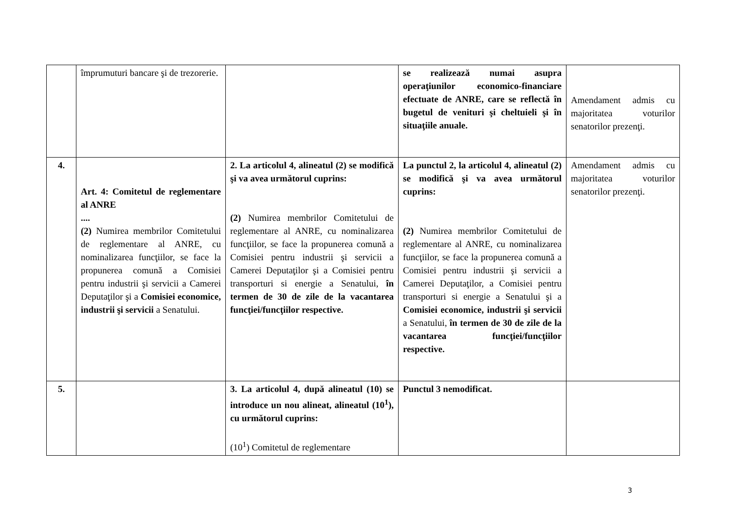| | împrumuturi bancare şi de trezorerie. | | se realizează numai asupra operaţiunilor economico-financiare efectuate de ANRE, care se reflectă în bugetul de venituri şi cheltuieli şi în situaţiile anuale. | Amendament admis cu majoritatea voturilor senatorilor prezenţi. |
| 4. | Art. 4: Comitetul de reglementare al ANRE .... (2) Numirea membrilor Comitetului de reglementare al ANRE, cu nominalizarea funcţiilor, se face la propunerea comună a Comisiei pentru industrii şi servicii a Camerei Deputaţilor şi a Comisiei economice, industrii şi servicii a Senatului. | 2. La articolul 4, alineatul (2) se modifică şi va avea următorul cuprins: (2) Numirea membrilor Comitetului de reglementare al ANRE, cu nominalizarea funcţiilor, se face la propunerea comună a Comisiei pentru industrii şi servicii a Camerei Deputaţilor şi a Comisiei pentru transporturi si energie a Senatului, în termen de 30 de zile de la vacantarea funcţiei/funcţiilor respective. | La punctul 2, la articolul 4, alineatul (2) se modifică şi va avea următorul cuprins: (2) Numirea membrilor Comitetului de reglementare al ANRE, cu nominalizarea funcţiilor, se face la propunerea comună a Comisiei pentru industrii şi servicii a Camerei Deputaţilor, a Comisiei pentru transporturi si energie a Senatului şi a Comisiei economice, industrii şi servicii a Senatului, în termen de 30 de zile de la vacantarea funcţiei/funcţiilor respective. | Amendament admis cu majoritatea voturilor senatorilor prezenţi. |
| 5. | | 3. La articolul 4, după alineatul (10) se introduce un nou alineat, alineatul (10<sup>1</sup>), cu următorul cuprins: (10<sup>1</sup>) Comitetul de reglementare | Punctul 3 nemodificat. | |
3